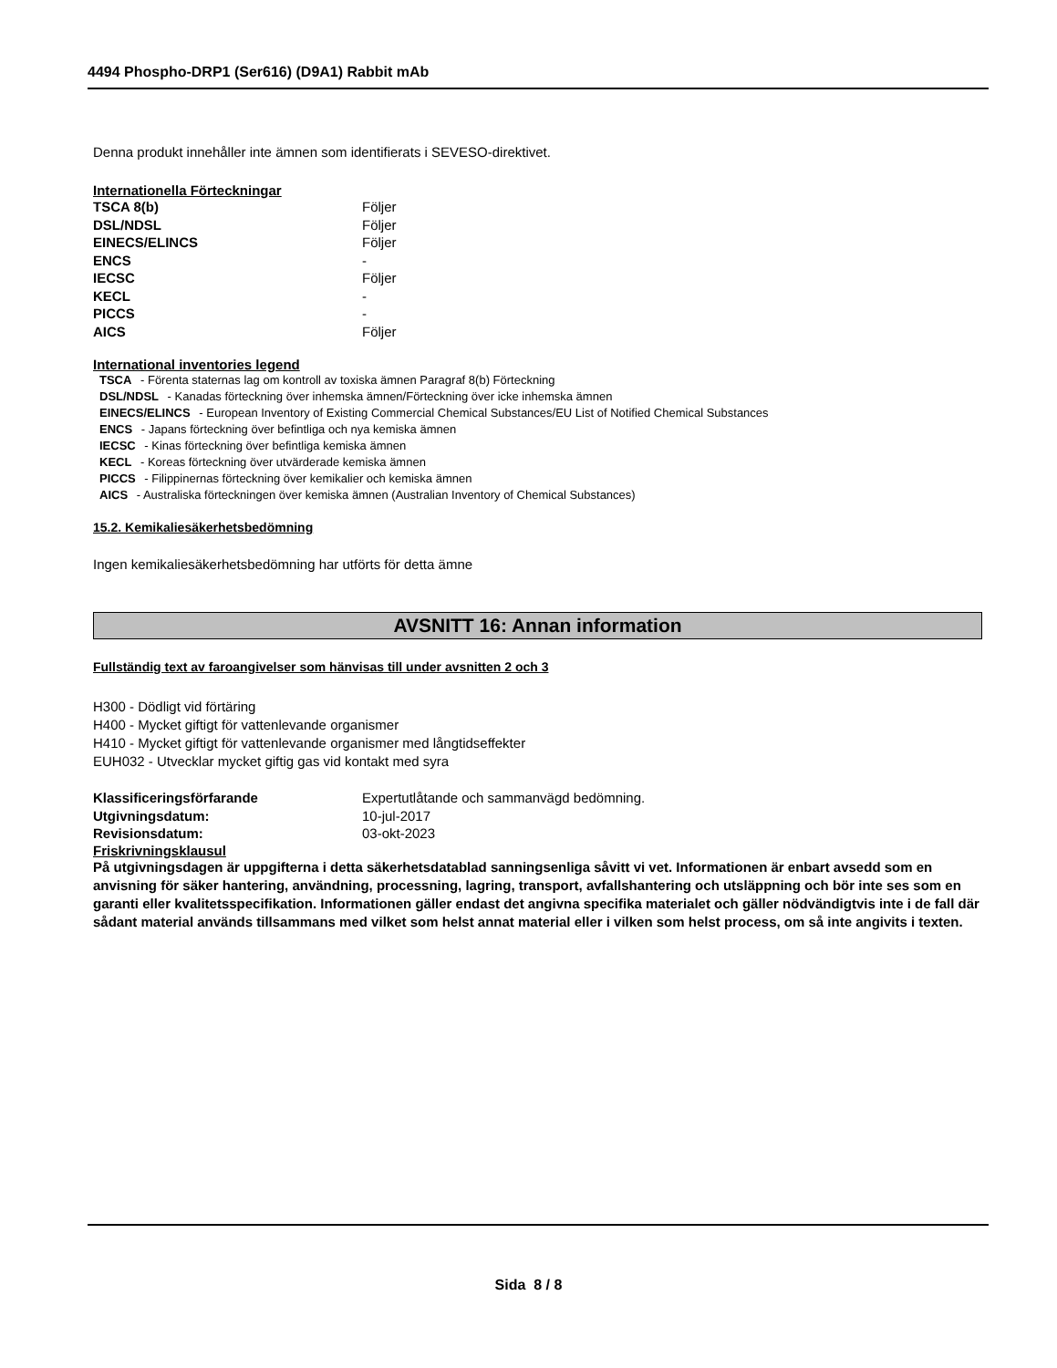4494 Phospho-DRP1 (Ser616) (D9A1) Rabbit mAb
Denna produkt innehåller inte ämnen som identifierats i SEVESO-direktivet.
Internationella Förteckningar
| TSCA 8(b) | Följer |
| DSL/NDSL | Följer |
| EINECS/ELINCS | Följer |
| ENCS | - |
| IECSC | Följer |
| KECL | - |
| PICCS | - |
| AICS | Följer |
International inventories legend
TSCA - Förenta staternas lag om kontroll av toxiska ämnen Paragraf 8(b) Förteckning
DSL/NDSL - Kanadas förteckning över inhemska ämnen/Förteckning över icke inhemska ämnen
EINECS/ELINCS - European Inventory of Existing Commercial Chemical Substances/EU List of Notified Chemical Substances
ENCS - Japans förteckning över befintliga och nya kemiska ämnen
IECSC - Kinas förteckning över befintliga kemiska ämnen
KECL - Koreas förteckning över utvärderade kemiska ämnen
PICCS - Filippinernas förteckning över kemikalier och kemiska ämnen
AICS - Australiska förteckningen över kemiska ämnen (Australian Inventory of Chemical Substances)
15.2. Kemikaliesäkerhetsbedömning
Ingen kemikaliesäkerhetsbedömning har utförts för detta ämne
AVSNITT 16: Annan information
Fullständig text av faroangivelser som hänvisas till under avsnitten 2 och 3
H300 - Dödligt vid förtäring
H400 - Mycket giftigt för vattenlevande organismer
H410 - Mycket giftigt för vattenlevande organismer med långtidseffekter
EUH032 - Utvecklar mycket giftig gas vid kontakt med syra
| Klassificeringsförfarande | Expertutlåtande och sammanvägd bedömning. |
| Utgivningsdatum: | 10-jul-2017 |
| Revisionsdatum: | 03-okt-2023 |
Friskrivningsklausul
På utgivningsdagen är uppgifterna i detta säkerhetsdatablad sanningsenliga såvitt vi vet. Informationen är enbart avsedd som en anvisning för säker hantering, användning, processning, lagring, transport, avfallshantering och utsläppning och bör inte ses som en garanti eller kvalitetsspecifikation. Informationen gäller endast det angivna specifika materialet och gäller nödvändigtvis inte i de fall där sådant material används tillsammans med vilket som helst annat material eller i vilken som helst process, om så inte angivits i texten.
Sida 8 / 8